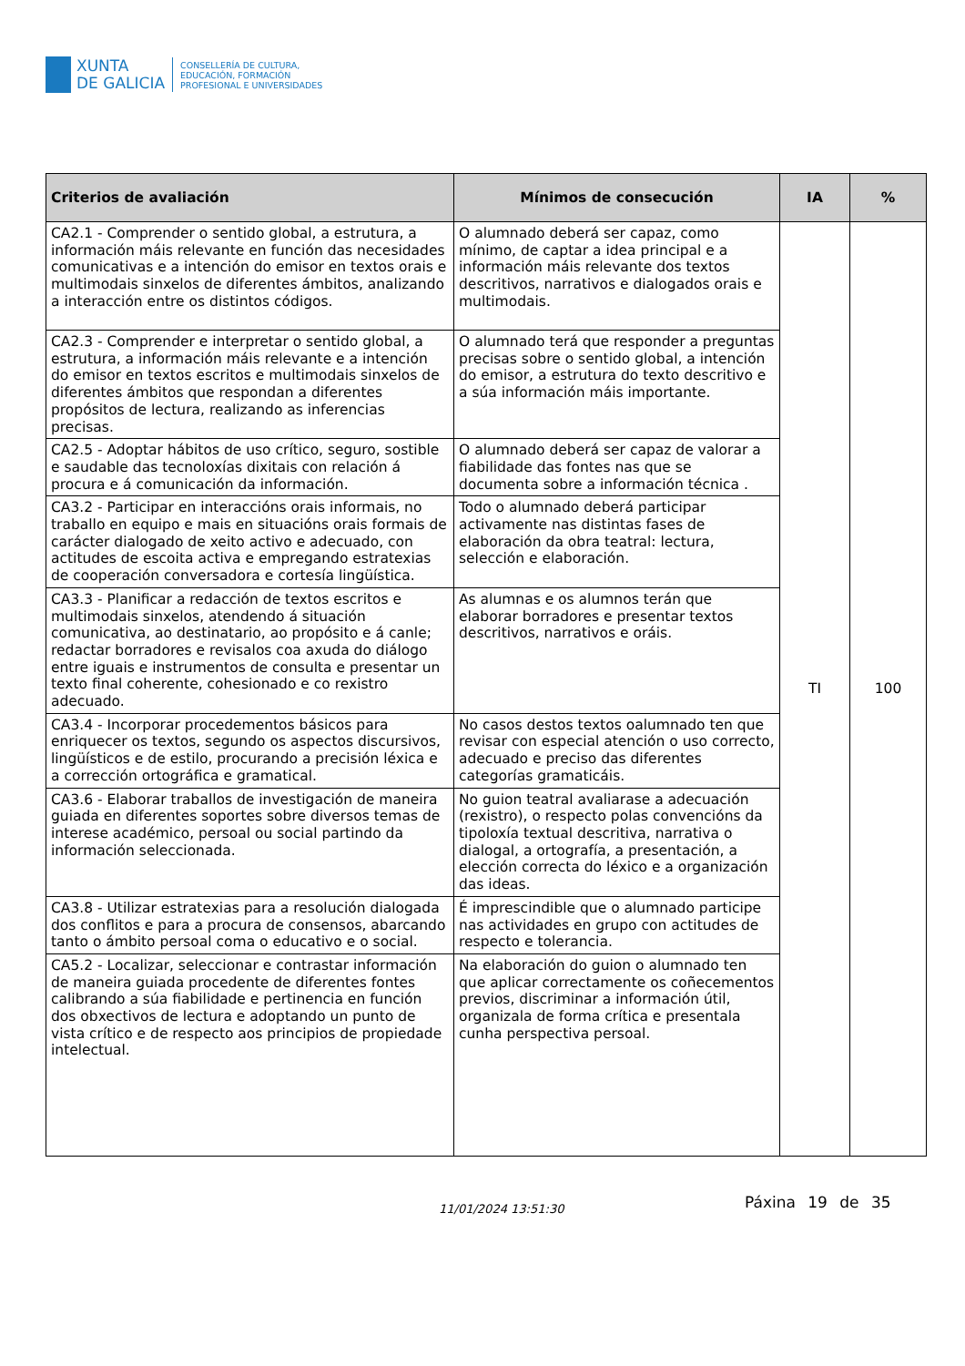XUNTA
DE GALICIA
CONSELLERÍA DE CULTURA,
EDUCACIÓN, FORMACIÓN
PROFESIONAL E UNIVERSIDADES
| Criterios de avaliación | Mínimos de consecución | IA | % |
| --- | --- | --- | --- |
| CA2.1 - Comprender o sentido global, a estrutura, a información máis relevante en función das necesidades comunicativas e a intención do emisor en textos orais e multimodais sinxelos de diferentes ámbitos, analizando a interacción entre os distintos códigos. | O alumnado deberá ser capaz, como mínimo, de captar a idea principal e a información máis relevante dos textos descritivos, narrativos e dialogados orais e multimodais. | TI | 100 |
| CA2.3 - Comprender e interpretar o sentido global, a estrutura, a información máis relevante e a intención do emisor en textos escritos e multimodais sinxelos de diferentes ámbitos que respondan a diferentes propósitos de lectura, realizando as inferencias precisas. | O alumnado terá que responder a preguntas precisas sobre o sentido global, a intención do emisor, a estrutura do texto descritivo e a súa información máis importante. | | |
| CA2.5 - Adoptar hábitos de uso crítico, seguro, sostible e saudable das tecnoloxías dixitais con relación á procura e á comunicación da información. | O alumnado deberá ser capaz de valorar a fiabilidade das fontes nas que se documenta sobre a información técnica . | | |
| CA3.2 - Participar en interaccións orais informais, no traballo en equipo e mais en situacións orais formais de carácter dialogado de xeito activo e adecuado, con actitudes de escoita activa e empregando estratexias de cooperación conversadora e cortesía lingüística. | Todo o alumnado deberá participar activamente nas distintas fases de elaboración da obra teatral: lectura, selección e elaboración. | | |
| CA3.3 - Planificar a redacción de textos escritos e multimodais sinxelos, atendendo á situación comunicativa, ao destinatario, ao propósito e á canle; redactar borradores e revisalos coa axuda do diálogo entre iguais e instrumentos de consulta e presentar un texto final coherente, cohesionado e co rexistro adecuado. | As alumnas e os alumnos terán que elaborar borradores e presentar textos descritivos, narrativos e oráis. | | |
| CA3.4 - Incorporar procedementos básicos para enriquecer os textos, segundo os aspectos discursivos, lingüísticos e de estilo, procurando a precisión léxica e a corrección ortográfica e gramatical. | No casos destos textos oalumnado ten que revisar con especial atención o uso correcto, adecuado e preciso das diferentes categorías gramaticáis. | | |
| CA3.6 - Elaborar traballos de investigación de maneira guiada en diferentes soportes sobre diversos temas de interese académico, persoal ou social partindo da información seleccionada. | No guion teatral avaliarase a adecuación (rexistro), o respecto polas convencións da tipoloxía textual descritiva, narrativa o dialogal, a ortografía, a presentación, a elección correcta do léxico e a organización das ideas. | | |
| CA3.8 - Utilizar estratexias para a resolución dialogada dos conflitos e para a procura de consensos, abarcando tanto o ámbito persoal coma o educativo e o social. | É imprescindible que o alumnado participe nas actividades en grupo con actitudes de respecto e tolerancia. | | |
| CA5.2 - Localizar, seleccionar e contrastar información de maneira guiada procedente de diferentes fontes calibrando a súa fiabilidade e pertinencia en función dos obxectivos de lectura e adoptando un punto de vista crítico e de respecto aos principios de propiedade intelectual. | Na elaboración do guion o alumnado ten que aplicar correctamente os coñecementos previos, discriminar a información útil, organizala de forma crítica e presentala cunha perspectiva persoal. | | |
11/01/2024 13:51:30 Páxina 19 de 35